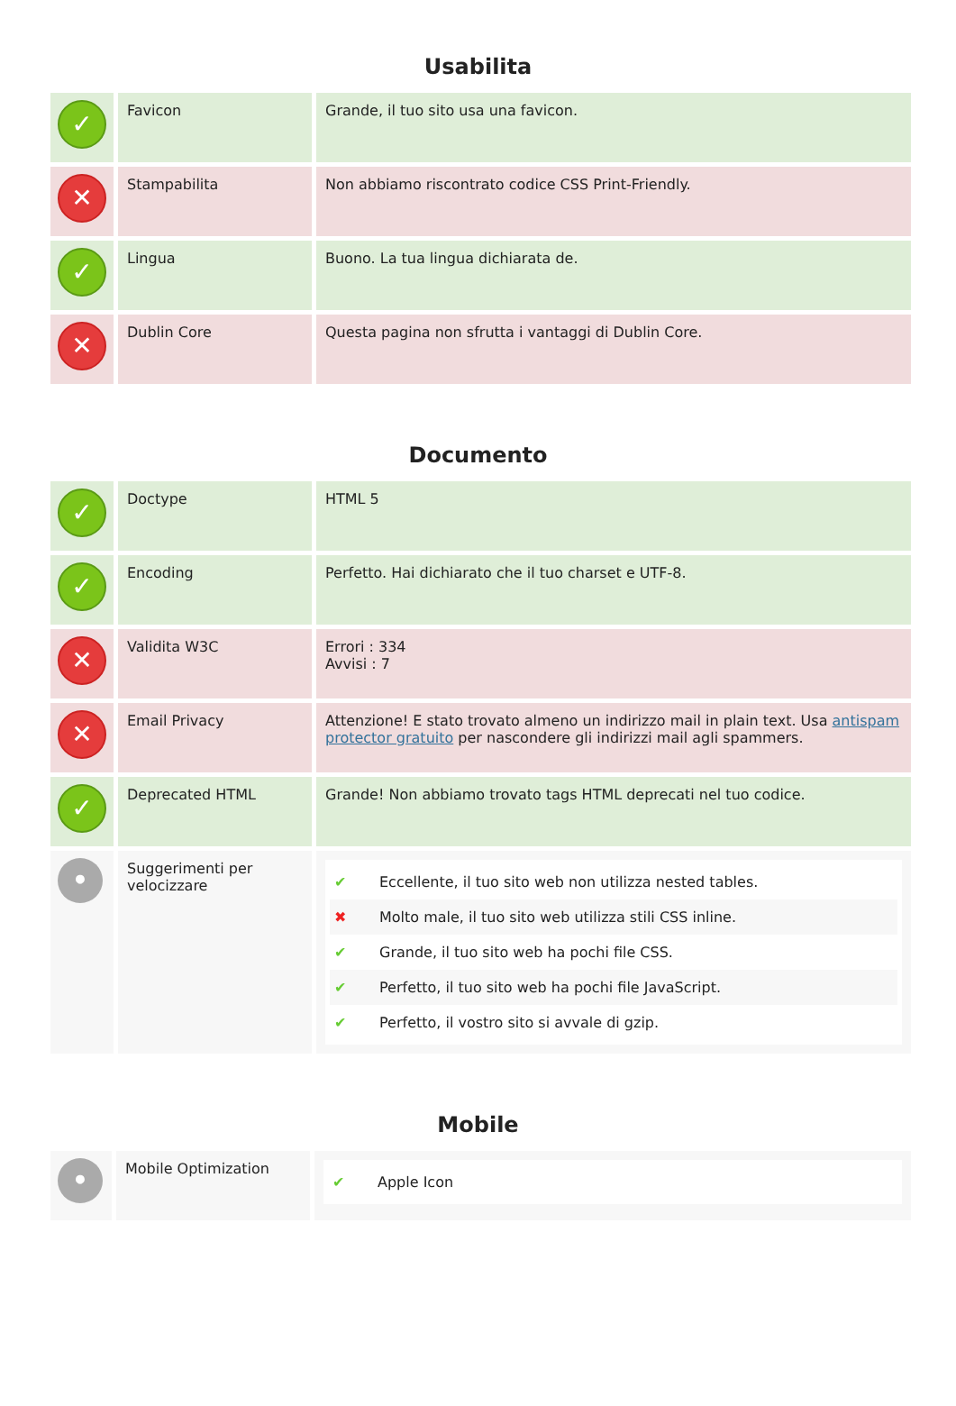Usabilita
| ✓ | Favicon | Grande, il tuo sito usa una favicon. |
| ✕ | Stampabilita | Non abbiamo riscontrato codice CSS Print-Friendly. |
| ✓ | Lingua | Buono. La tua lingua dichiarata de. |
| ✕ | Dublin Core | Questa pagina non sfrutta i vantaggi di Dublin Core. |
Documento
| ✓ | Doctype | HTML 5 |
| ✓ | Encoding | Perfetto. Hai dichiarato che il tuo charset e UTF-8. |
| ✕ | Validita W3C | Errori : 334 Avvisi : 7 |
| ✕ | Email Privacy | Attenzione! E stato trovato almeno un indirizzo mail in plain text. Usa antispam protector gratuito per nascondere gli indirizzi mail agli spammers. |
| ✓ | Deprecated HTML | Grande! Non abbiamo trovato tags HTML deprecati nel tuo codice. |
| • | Suggerimenti per velocizzare | ✔ Eccellente, il tuo sito web non utilizza nested tables. ✖ Molto male, il tuo sito web utilizza stili CSS inline. ✔ Grande, il tuo sito web ha pochi file CSS. ✔ Perfetto, il tuo sito web ha pochi file JavaScript. ✔ Perfetto, il vostro sito si avvale di gzip. |
Mobile
| • | Mobile Optimization | ✔ Apple Icon |